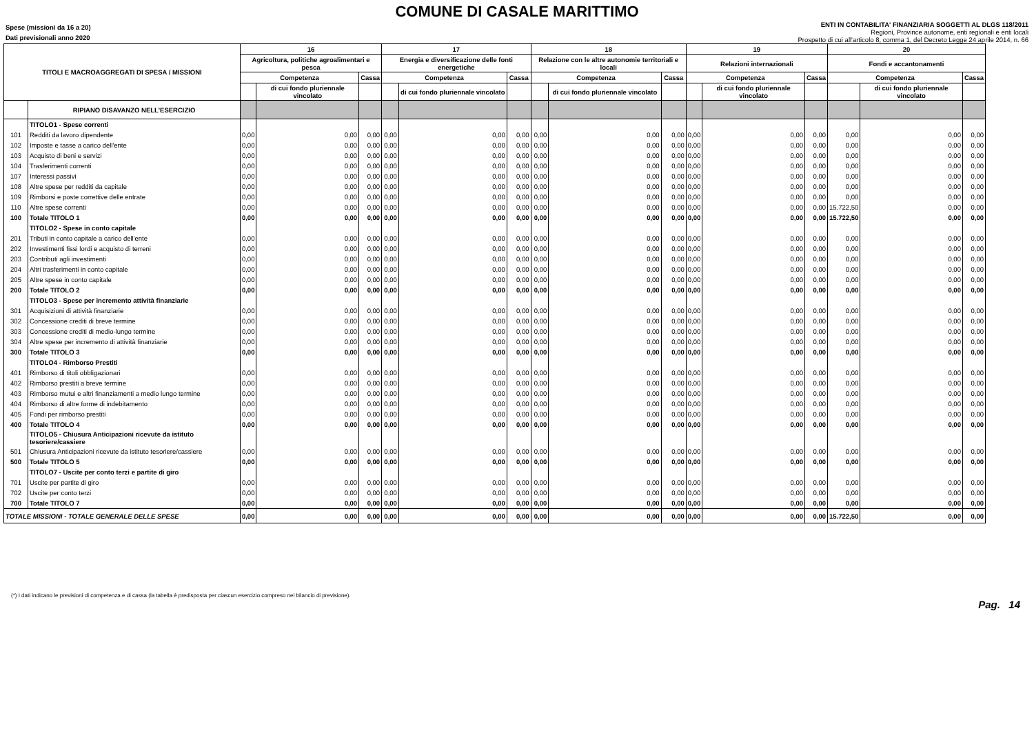COMUNE DI CASALE MARITTIMO
Spese (missioni da 16 a 20)
Dati previsionali anno 2020
ENTI IN CONTABILITA' FINANZIARIA SOGGETTI AL DLGS 118/2011
Regioni, Province autonome, enti regionali e enti locali
Prospetto di cui all'articolo 8, comma 1, del Decreto Legge 24 aprile 2014, n. 66
| TITOLI E MACROAGGREGATI DI SPESA / MISSIONI | | 16 | | | 17 | | | 18 | | | 19 | | | 20 | | |
| --- | --- | --- | --- | --- | --- | --- | --- | --- | --- | --- | --- | --- | --- | --- | --- | --- |
| | | Agricoltura, politiche agroalimentari e pesca | | | Energia e diversificazione delle fonti energetiche | | | Relazione con le altre autonomie territoriali e locali | | | Relazioni internazionali | | | Fondi e accantonamenti | | |
| | | Competenza | | Cassa | Competenza | | Cassa | Competenza | | Cassa | Competenza | | Cassa | Competenza | | Cassa |
| | | | di cui fondo pluriennale vincolato | | | di cui fondo pluriennale vincolato | | | di cui fondo pluriennale vincolato | | | di cui fondo pluriennale vincolato | | | di cui fondo pluriennale vincolato | |
| | RIPIANO DISAVANZO NELL'ESERCIZIO | | | | | | | | | | | | | | | |
| | TITOLO1 - Spese correnti | | | | | | | | | | | | | | | |
| 101 | Redditi da lavoro dipendente | 0,00 | 0,00 | 0,00 | 0,00 | 0,00 | 0,00 | 0,00 | 0,00 | 0,00 | 0,00 | 0,00 | 0,00 | 0,00 | 0,00 | 0,00 |
| 102 | Imposte e tasse a carico dell'ente | 0,00 | 0,00 | 0,00 | 0,00 | 0,00 | 0,00 | 0,00 | 0,00 | 0,00 | 0,00 | 0,00 | 0,00 | 0,00 | 0,00 | 0,00 |
| 103 | Acquisto di beni e servizi | 0,00 | 0,00 | 0,00 | 0,00 | 0,00 | 0,00 | 0,00 | 0,00 | 0,00 | 0,00 | 0,00 | 0,00 | 0,00 | 0,00 | 0,00 |
| 104 | Trasferimenti correnti | 0,00 | 0,00 | 0,00 | 0,00 | 0,00 | 0,00 | 0,00 | 0,00 | 0,00 | 0,00 | 0,00 | 0,00 | 0,00 | 0,00 | 0,00 |
| 107 | Interessi passivi | 0,00 | 0,00 | 0,00 | 0,00 | 0,00 | 0,00 | 0,00 | 0,00 | 0,00 | 0,00 | 0,00 | 0,00 | 0,00 | 0,00 | 0,00 |
| 108 | Altre spese per redditi da capitale | 0,00 | 0,00 | 0,00 | 0,00 | 0,00 | 0,00 | 0,00 | 0,00 | 0,00 | 0,00 | 0,00 | 0,00 | 0,00 | 0,00 | 0,00 |
| 109 | Rimborsi e poste correttive delle entrate | 0,00 | 0,00 | 0,00 | 0,00 | 0,00 | 0,00 | 0,00 | 0,00 | 0,00 | 0,00 | 0,00 | 0,00 | 0,00 | 0,00 | 0,00 |
| 110 | Altre spese correnti | 0,00 | 0,00 | 0,00 | 0,00 | 0,00 | 0,00 | 0,00 | 0,00 | 0,00 | 0,00 | 0,00 | 0,00 | 15.722,50 | 0,00 | 0,00 |
| 100 | Totale TITOLO 1 | 0,00 | 0,00 | 0,00 | 0,00 | 0,00 | 0,00 | 0,00 | 0,00 | 0,00 | 0,00 | 0,00 | 0,00 | 15.722,50 | 0,00 | 0,00 |
| | TITOLO2 - Spese in conto capitale | | | | | | | | | | | | | | | |
| 201 | Tributi in conto capitale a carico dell'ente | 0,00 | 0,00 | 0,00 | 0,00 | 0,00 | 0,00 | 0,00 | 0,00 | 0,00 | 0,00 | 0,00 | 0,00 | 0,00 | 0,00 | 0,00 |
| 202 | Investimenti fissi lordi e acquisto di terreni | 0,00 | 0,00 | 0,00 | 0,00 | 0,00 | 0,00 | 0,00 | 0,00 | 0,00 | 0,00 | 0,00 | 0,00 | 0,00 | 0,00 | 0,00 |
| 203 | Contributi agli investimenti | 0,00 | 0,00 | 0,00 | 0,00 | 0,00 | 0,00 | 0,00 | 0,00 | 0,00 | 0,00 | 0,00 | 0,00 | 0,00 | 0,00 | 0,00 |
| 204 | Altri trasferimenti in conto capitale | 0,00 | 0,00 | 0,00 | 0,00 | 0,00 | 0,00 | 0,00 | 0,00 | 0,00 | 0,00 | 0,00 | 0,00 | 0,00 | 0,00 | 0,00 |
| 205 | Altre spese in conto capitale | 0,00 | 0,00 | 0,00 | 0,00 | 0,00 | 0,00 | 0,00 | 0,00 | 0,00 | 0,00 | 0,00 | 0,00 | 0,00 | 0,00 | 0,00 |
| 200 | Totale TITOLO 2 | 0,00 | 0,00 | 0,00 | 0,00 | 0,00 | 0,00 | 0,00 | 0,00 | 0,00 | 0,00 | 0,00 | 0,00 | 0,00 | 0,00 | 0,00 |
| | TITOLO3 - Spese per incremento attività finanziarie | | | | | | | | | | | | | | | |
| 301 | Acquisizioni di attività finanziarie | 0,00 | 0,00 | 0,00 | 0,00 | 0,00 | 0,00 | 0,00 | 0,00 | 0,00 | 0,00 | 0,00 | 0,00 | 0,00 | 0,00 | 0,00 |
| 302 | Concessione crediti di breve termine | 0,00 | 0,00 | 0,00 | 0,00 | 0,00 | 0,00 | 0,00 | 0,00 | 0,00 | 0,00 | 0,00 | 0,00 | 0,00 | 0,00 | 0,00 |
| 303 | Concessione crediti di medio-lungo termine | 0,00 | 0,00 | 0,00 | 0,00 | 0,00 | 0,00 | 0,00 | 0,00 | 0,00 | 0,00 | 0,00 | 0,00 | 0,00 | 0,00 | 0,00 |
| 304 | Altre spese per incremento di attività finanziarie | 0,00 | 0,00 | 0,00 | 0,00 | 0,00 | 0,00 | 0,00 | 0,00 | 0,00 | 0,00 | 0,00 | 0,00 | 0,00 | 0,00 | 0,00 |
| 300 | Totale TITOLO 3 | 0,00 | 0,00 | 0,00 | 0,00 | 0,00 | 0,00 | 0,00 | 0,00 | 0,00 | 0,00 | 0,00 | 0,00 | 0,00 | 0,00 | 0,00 |
| | TITOLO4 - Rimborso Prestiti | | | | | | | | | | | | | | | |
| 401 | Rimborso di titoli obbligazionari | 0,00 | 0,00 | 0,00 | 0,00 | 0,00 | 0,00 | 0,00 | 0,00 | 0,00 | 0,00 | 0,00 | 0,00 | 0,00 | 0,00 | 0,00 |
| 402 | Rimborso prestiti a breve termine | 0,00 | 0,00 | 0,00 | 0,00 | 0,00 | 0,00 | 0,00 | 0,00 | 0,00 | 0,00 | 0,00 | 0,00 | 0,00 | 0,00 | 0,00 |
| 403 | Rimborso mutui e altri finanziamenti a medio lungo termine | 0,00 | 0,00 | 0,00 | 0,00 | 0,00 | 0,00 | 0,00 | 0,00 | 0,00 | 0,00 | 0,00 | 0,00 | 0,00 | 0,00 | 0,00 |
| 404 | Rimborso di altre forme di indebitamento | 0,00 | 0,00 | 0,00 | 0,00 | 0,00 | 0,00 | 0,00 | 0,00 | 0,00 | 0,00 | 0,00 | 0,00 | 0,00 | 0,00 | 0,00 |
| 405 | Fondi per rimborso prestiti | 0,00 | 0,00 | 0,00 | 0,00 | 0,00 | 0,00 | 0,00 | 0,00 | 0,00 | 0,00 | 0,00 | 0,00 | 0,00 | 0,00 | 0,00 |
| 400 | Totale TITOLO 4 | 0,00 | 0,00 | 0,00 | 0,00 | 0,00 | 0,00 | 0,00 | 0,00 | 0,00 | 0,00 | 0,00 | 0,00 | 0,00 | 0,00 | 0,00 |
| | TITOLO5 - Chiusura Anticipazioni ricevute da istituto tesoriere/cassiere | | | | | | | | | | | | | | | |
| 501 | Chiusura Anticipazioni ricevute da istituto tesoriere/cassiere | 0,00 | 0,00 | 0,00 | 0,00 | 0,00 | 0,00 | 0,00 | 0,00 | 0,00 | 0,00 | 0,00 | 0,00 | 0,00 | 0,00 | 0,00 |
| 500 | Totale TITOLO 5 | 0,00 | 0,00 | 0,00 | 0,00 | 0,00 | 0,00 | 0,00 | 0,00 | 0,00 | 0,00 | 0,00 | 0,00 | 0,00 | 0,00 | 0,00 |
| | TITOLO7 - Uscite per conto terzi e partite di giro | | | | | | | | | | | | | | | |
| 701 | Uscite per partite di giro | 0,00 | 0,00 | 0,00 | 0,00 | 0,00 | 0,00 | 0,00 | 0,00 | 0,00 | 0,00 | 0,00 | 0,00 | 0,00 | 0,00 | 0,00 |
| 702 | Uscite per conto terzi | 0,00 | 0,00 | 0,00 | 0,00 | 0,00 | 0,00 | 0,00 | 0,00 | 0,00 | 0,00 | 0,00 | 0,00 | 0,00 | 0,00 | 0,00 |
| 700 | Totale TITOLO 7 | 0,00 | 0,00 | 0,00 | 0,00 | 0,00 | 0,00 | 0,00 | 0,00 | 0,00 | 0,00 | 0,00 | 0,00 | 0,00 | 0,00 | 0,00 |
| TOTALE MISSIONI - TOTALE GENERALE DELLE SPESE | | 0,00 | 0,00 | 0,00 | 0,00 | 0,00 | 0,00 | 0,00 | 0,00 | 0,00 | 0,00 | 0,00 | 0,00 | 15.722,50 | 0,00 | 0,00 |
(*) I dati indicano le previsioni di competenza e di cassa (la tabella è predisposta per ciascun esercizio compreso nel bilancio di previsione).
Pag. 14